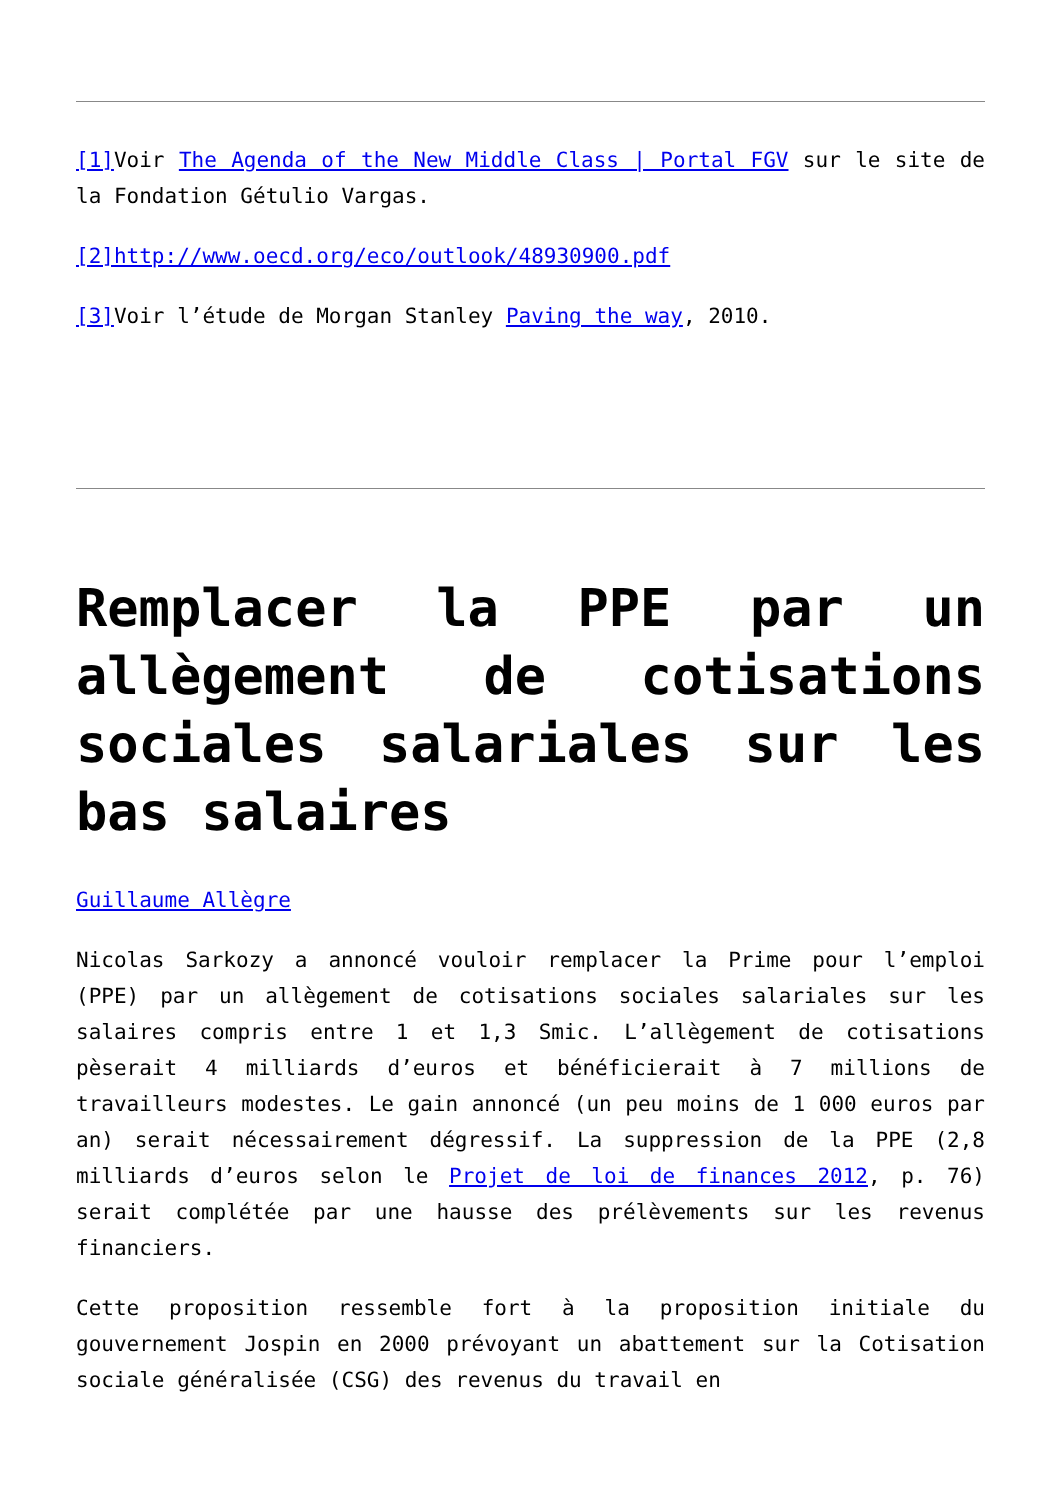[1] Voir The Agenda of the New Middle Class | Portal FGV sur le site de la Fondation Gétulio Vargas.
[2]http://www.oecd.org/eco/outlook/48930900.pdf
[3] Voir l’étude de Morgan Stanley Paving the way, 2010.
Remplacer la PPE par un allègement de cotisations sociales salariales sur les bas salaires
Guillaume Allègre
Nicolas Sarkozy a annoncé vouloir remplacer la Prime pour l’emploi (PPE) par un allègement de cotisations sociales salariales sur les salaires compris entre 1 et 1,3 Smic. L’allègement de cotisations pèserait 4 milliards d’euros et bénéficierait à 7 millions de travailleurs modestes. Le gain annoncé (un peu moins de 1 000 euros par an) serait nécessairement dégressif. La suppression de la PPE (2,8 milliards d’euros selon le Projet de loi de finances 2012, p. 76) serait complétée par une hausse des prélèvements sur les revenus financiers.
Cette proposition ressemble fort à la proposition initiale du gouvernement Jospin en 2000 prévoyant un abattement sur la Cotisation sociale généralisée (CSG) des revenus du travail en